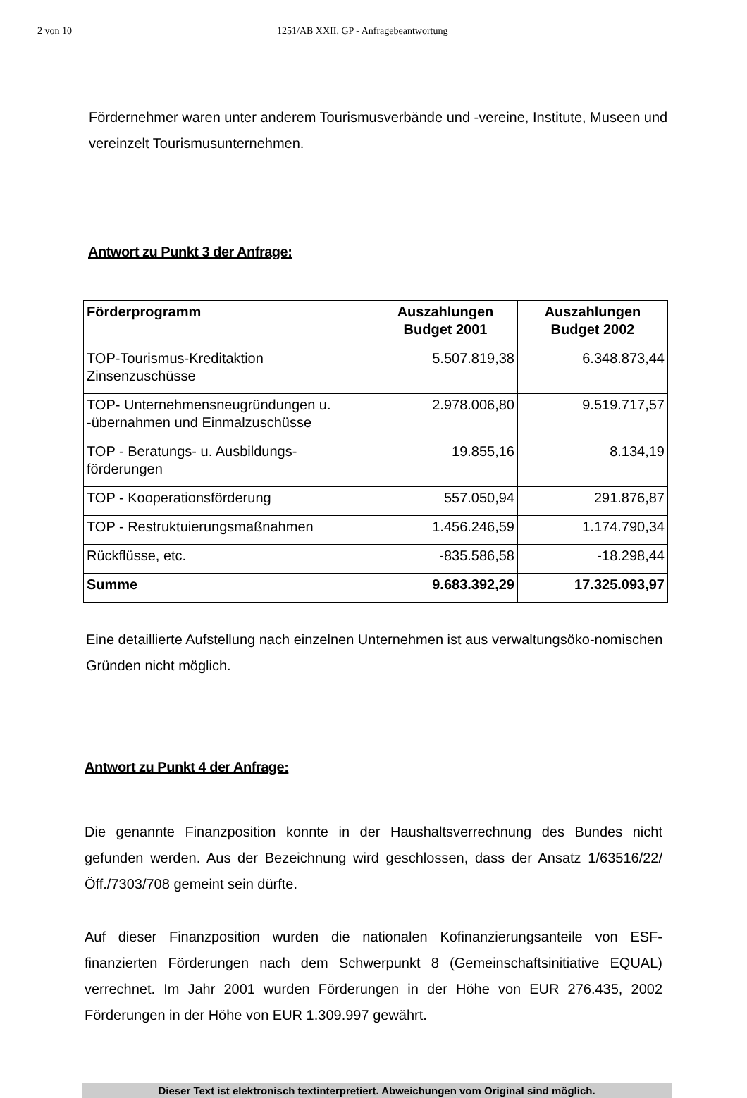2 von 10 1251/AB XXII. GP - Anfragebeantwortung
Fördernehmer waren unter anderem Tourismusverbände und -vereine, Institute, Museen und vereinzelt Tourismusunternehmen.
Antwort zu Punkt 3 der Anfrage:
| Förderprogramm | Auszahlungen Budget 2001 | Auszahlungen Budget 2002 |
| --- | --- | --- |
| TOP-Tourismus-Kreditaktion Zinsenzuschüsse | 5.507.819,38 | 6.348.873,44 |
| TOP- Unternehmensneugründungen u. -übernahmen und Einmalzuschüsse | 2.978.006,80 | 9.519.717,57 |
| TOP - Beratungs- u. Ausbildungs-förderungen | 19.855,16 | 8.134,19 |
| TOP - Kooperationsförderung | 557.050,94 | 291.876,87 |
| TOP - Restruktuierungsmaßnahmen | 1.456.246,59 | 1.174.790,34 |
| Rückflüsse, etc. | -835.586,58 | -18.298,44 |
| Summe | 9.683.392,29 | 17.325.093,97 |
Eine detaillierte Aufstellung nach einzelnen Unternehmen ist aus verwaltungsöko-nomischen Gründen nicht möglich.
Antwort zu Punkt 4 der Anfrage:
Die genannte Finanzposition konnte in der Haushaltsverrechnung des Bundes nicht gefunden werden. Aus der Bezeichnung wird geschlossen, dass der Ansatz 1/63516/22/Öff./7303/708 gemeint sein dürfte.
Auf dieser Finanzposition wurden die nationalen Kofinanzierungsanteile von ESF-finanzierten Förderungen nach dem Schwerpunkt 8 (Gemeinschaftsinitiative EQUAL) verrechnet. Im Jahr 2001 wurden Förderungen in der Höhe von EUR 276.435, 2002 Förderungen in der Höhe von EUR 1.309.997 gewährt.
Dieser Text ist elektronisch textinterpretiert. Abweichungen vom Original sind möglich.